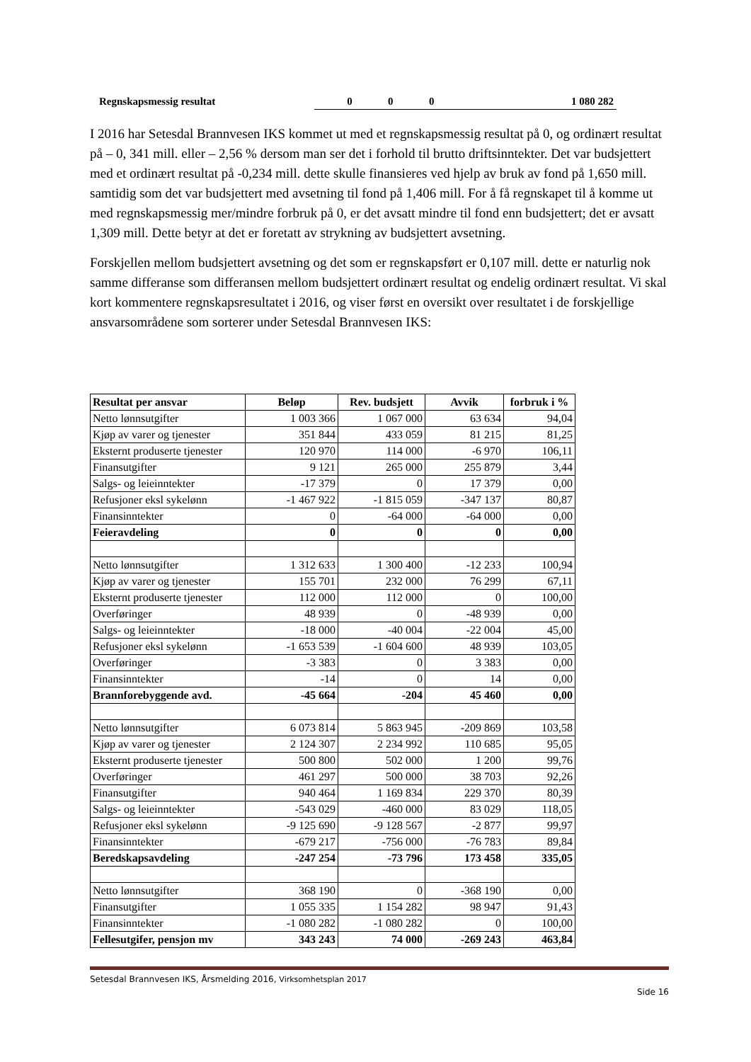| Regnskapsmessig resultat | 0 | 0 | 0 | 1 080 282 |
I 2016 har Setesdal Brannvesen IKS kommet ut med et regnskapsmessig resultat på 0, og ordinært resultat på – 0, 341 mill. eller – 2,56 % dersom man ser det i forhold til brutto driftsinntekter. Det var budsjettert med et ordinært resultat på -0,234 mill. dette skulle finansieres ved hjelp av bruk av fond på 1,650 mill. samtidig som det var budsjettert med avsetning til fond på 1,406 mill. For å få regnskapet til å komme ut med regnskapsmessig mer/mindre forbruk på 0, er det avsatt mindre til fond enn budsjettert; det er avsatt 1,309 mill. Dette betyr at det er foretatt av strykning av budsjettert avsetning.
Forskjellen mellom budsjettert avsetning og det som er regnskapsført er 0,107 mill. dette er naturlig nok samme differanse som differansen mellom budsjettert ordinært resultat og endelig ordinært resultat. Vi skal kort kommentere regnskapsresultatet i 2016, og viser først en oversikt over resultatet i de forskjellige ansvarsområdene som sorterer under Setesdal Brannvesen IKS:
| Resultat per ansvar | Beløp | Rev. budsjett | Avvik | forbruk i % |
| --- | --- | --- | --- | --- |
| Netto lønnsutgifter | 1 003 366 | 1 067 000 | 63 634 | 94,04 |
| Kjøp av varer og tjenester | 351 844 | 433 059 | 81 215 | 81,25 |
| Eksternt produserte tjenester | 120 970 | 114 000 | -6 970 | 106,11 |
| Finansutgifter | 9 121 | 265 000 | 255 879 | 3,44 |
| Salgs- og leieinntekter | -17 379 | 0 | 17 379 | 0,00 |
| Refusjoner eksl sykelønn | -1 467 922 | -1 815 059 | -347 137 | 80,87 |
| Finansinntekter | 0 | -64 000 | -64 000 | 0,00 |
| Feieravdeling | 0 | 0 | 0 | 0,00 |
| Netto lønnsutgifter | 1 312 633 | 1 300 400 | -12 233 | 100,94 |
| Kjøp av varer og tjenester | 155 701 | 232 000 | 76 299 | 67,11 |
| Eksternt produserte tjenester | 112 000 | 112 000 | 0 | 100,00 |
| Overføringer | 48 939 | 0 | -48 939 | 0,00 |
| Salgs- og leieinntekter | -18 000 | -40 004 | -22 004 | 45,00 |
| Refusjoner eksl sykelønn | -1 653 539 | -1 604 600 | 48 939 | 103,05 |
| Overføringer | -3 383 | 0 | 3 383 | 0,00 |
| Finansinntekter | -14 | 0 | 14 | 0,00 |
| Brannforebyggende avd. | -45 664 | -204 | 45 460 | 0,00 |
| Netto lønnsutgifter | 6 073 814 | 5 863 945 | -209 869 | 103,58 |
| Kjøp av varer og tjenester | 2 124 307 | 2 234 992 | 110 685 | 95,05 |
| Eksternt produserte tjenester | 500 800 | 502 000 | 1 200 | 99,76 |
| Overføringer | 461 297 | 500 000 | 38 703 | 92,26 |
| Finansutgifter | 940 464 | 1 169 834 | 229 370 | 80,39 |
| Salgs- og leieinntekter | -543 029 | -460 000 | 83 029 | 118,05 |
| Refusjoner eksl sykelønn | -9 125 690 | -9 128 567 | -2 877 | 99,97 |
| Finansinntekter | -679 217 | -756 000 | -76 783 | 89,84 |
| Beredskapsavdeling | -247 254 | -73 796 | 173 458 | 335,05 |
| Netto lønnsutgifter | 368 190 | 0 | -368 190 | 0,00 |
| Finansutgifter | 1 055 335 | 1 154 282 | 98 947 | 91,43 |
| Finansinntekter | -1 080 282 | -1 080 282 | 0 | 100,00 |
| Fellesutgifer, pensjon mv | 343 243 | 74 000 | -269 243 | 463,84 |
Setesdal Brannvesen IKS, Årsmelding 2016, Virksomhetsplan 2017
Side 16